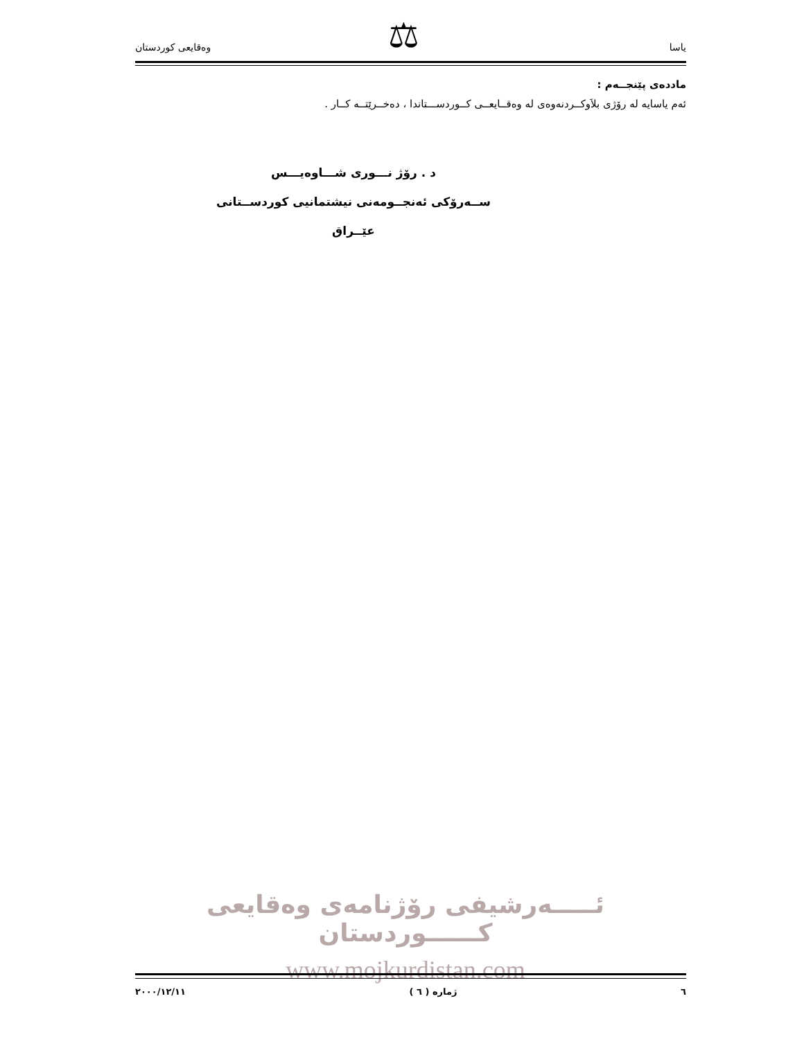⚖
یاسا وەقایعی کوردستان
ماددەی پێنجــەم :
ئەم یاسایە لە رۆژی بلاَوکــردنەوەی لە وەقــایعــی کــوردســـتاندا ، دەخــرێتــە کــار .
د . رۆژ نـــوری شـــاوەیـــس
ســەرۆکی ئەنجــومەنی نیشتمانیی کوردســتانی عێــراق
ئـــــەرشیفی رۆژنامەی وەقایعی کــــــوردستان
www.mojkurdistan.com
٦ ژمارە ( ٦ ) ٢٠٠٠/١٢/١١